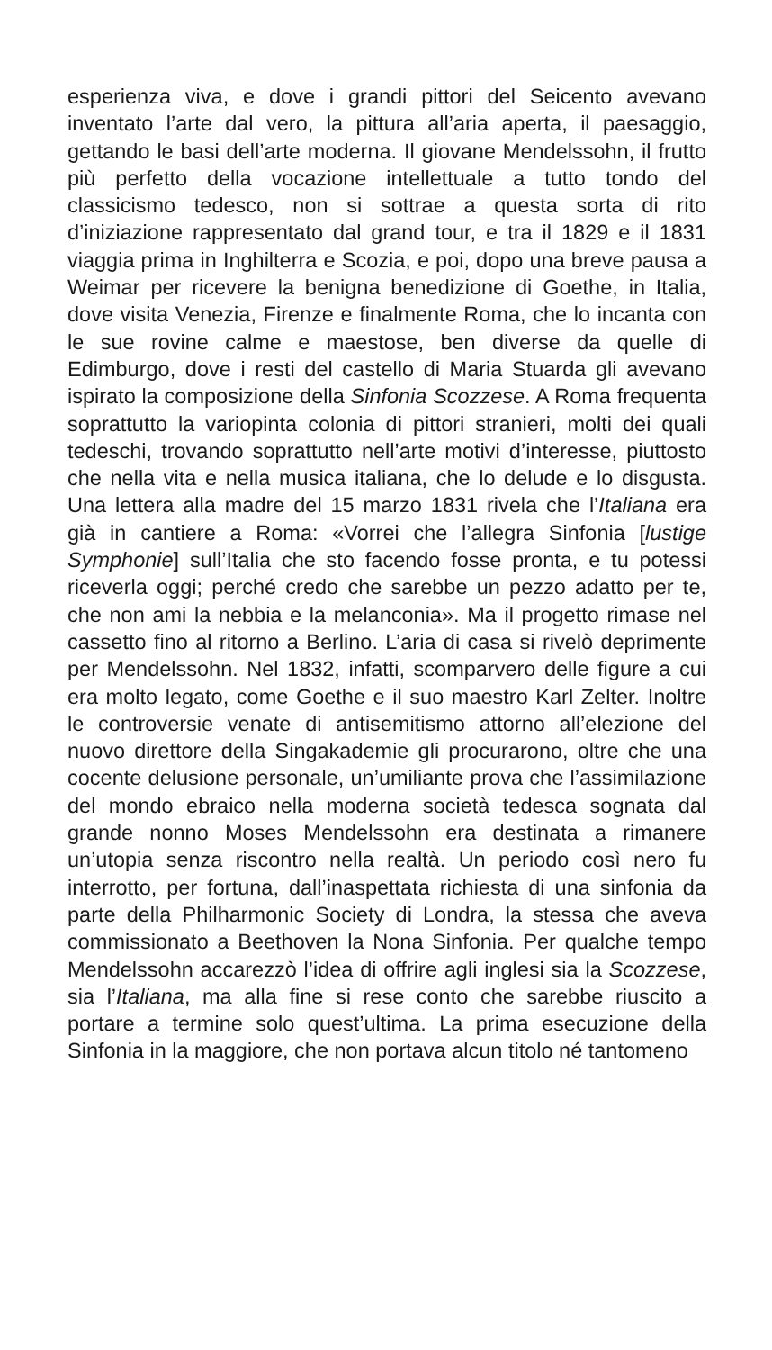esperienza viva, e dove i grandi pittori del Seicento avevano inventato l’arte dal vero, la pittura all’aria aperta, il paesaggio, gettando le basi dell’arte moderna. Il giovane Mendelssohn, il frutto più perfetto della vocazione intellettuale a tutto tondo del classicismo tedesco, non si sottrae a questa sorta di rito d’iniziazione rappresentato dal grand tour, e tra il 1829 e il 1831 viaggia prima in Inghilterra e Scozia, e poi, dopo una breve pausa a Weimar per ricevere la benigna benedizione di Goethe, in Italia, dove visita Venezia, Firenze e finalmente Roma, che lo incanta con le sue rovine calme e maestose, ben diverse da quelle di Edimburgo, dove i resti del castello di Maria Stuarda gli avevano ispirato la composizione della Sinfonia Scozzese. A Roma frequenta soprattutto la variopinta colonia di pittori stranieri, molti dei quali tedeschi, trovando soprattutto nell’arte motivi d’interesse, piuttosto che nella vita e nella musica italiana, che lo delude e lo disgusta. Una lettera alla madre del 15 marzo 1831 rivela che l’Italiana era già in cantiere a Roma: «Vorrei che l’allegra Sinfonia [lustige Symphonie] sull’Italia che sto facendo fosse pronta, e tu potessi riceverla oggi; perché credo che sarebbe un pezzo adatto per te, che non ami la nebbia e la melanconia». Ma il progetto rimase nel cassetto fino al ritorno a Berlino. L’aria di casa si rivelò deprimente per Mendelssohn. Nel 1832, infatti, scomparvero delle figure a cui era molto legato, come Goethe e il suo maestro Karl Zelter. Inoltre le controversie venate di antisemitismo attorno all’elezione del nuovo direttore della Singakademie gli procurarono, oltre che una cocente delusione personale, un’umiliante prova che l’assimilazione del mondo ebraico nella moderna società tedesca sognata dal grande nonno Moses Mendelssohn era destinata a rimanere un’utopia senza riscontro nella realtà. Un periodo così nero fu interrotto, per fortuna, dall’inaspettata richiesta di una sinfonia da parte della Philharmonic Society di Londra, la stessa che aveva commissionato a Beethoven la Nona Sinfonia. Per qualche tempo Mendelssohn accarezzò l’idea di offrire agli inglesi sia la Scozzese, sia l’Italiana, ma alla fine si rese conto che sarebbe riuscito a portare a termine solo quest’ultima. La prima esecuzione della Sinfonia in la maggiore, che non portava alcun titolo né tantomeno